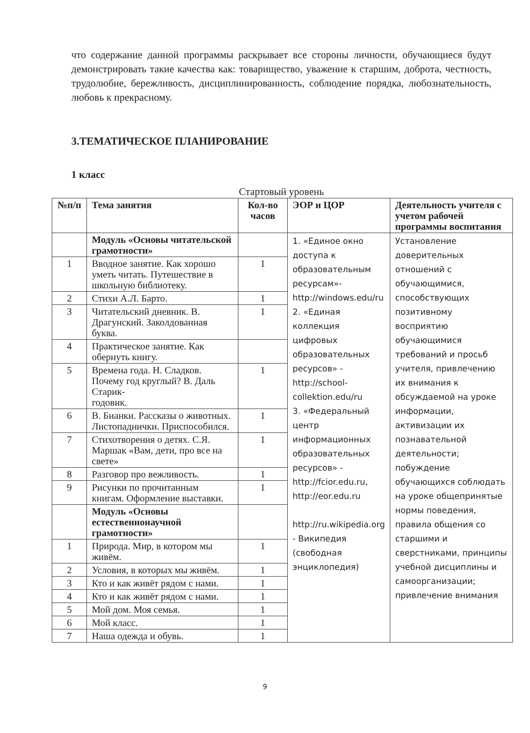что содержание данной программы раскрывает все стороны личности, обучающиеся будут демонстрировать такие качества как: товарищество, уважение к старшим, доброта, честность, трудолюбие, бережливость, дисциплинированность, соблюдение порядка, любознательность, любовь к прекрасному.
3.ТЕМАТИЧЕСКОЕ ПЛАНИРОВАНИЕ
1 класс
Стартовый уровень
| №п/п | Тема занятия | Кол-во часов | ЭОР и ЦОР | Деятельность учителя с учетом рабочей программы воспитания |
| --- | --- | --- | --- | --- |
| | Модуль «Основы читательской грамотности» | | 1. «Единое окно доступа к образовательным ресурсам»- http://windows.edu/ru 2. «Единая коллекция цифровых образовательных ресурсов» - http://school-collektion.edu/ru 3. «Федеральный центр информационных образовательных ресурсов» - http://fcior.edu.ru , http://eor.edu.ru http://ru.wikipedia.org - Википедия (свободная энциклопедия) | Установление доверительных отношений с обучающимися, способствующих позитивному восприятию обучающимися требований и просьб учителя, привлечению их внимания к обсуждаемой на уроке информации, активизации их познавательной деятельности; побуждение обучающихся соблюдать на уроке общепринятые нормы поведения, правила общения со старшими и сверстниками, принципы учебной дисциплины и самоорганизации; привлечение внимания |
| 1 | Вводное занятие. Как хорошо уметь читать. Путешествие в школьную библиотеку. | 1 | | |
| 2 | Стихи А.Л. Барто. | 1 | | |
| 3 | Читательский дневник. В. Драгунский. Заколдованная буква. | 1 | | |
| 4 | Практическое занятие. Как обернуть книгу. | | | |
| 5 | Времена года. Н. Сладков. Почему год круглый? В. Даль Старик- годовик. | 1 | | |
| 6 | В. Бианки. Рассказы о животных. Листопаднички. Приспособился. | 1 | | |
| 7 | Стихотворения о детях. С.Я. Маршак «Вам, дети, про все на свете» | 1 | | |
| 8 | Разговор про вежливость. | 1 | | |
| 9 | Рисунки по прочитанным книгам. Оформление выставки. | 1 | | |
| | Модуль «Основы естественнонаучной грамотности» | | | |
| 1 | Природа. Мир, в котором мы живём. | 1 | | |
| 2 | Условия, в которых мы живём. | 1 | | |
| 3 | Кто и как живёт рядом с нами. | 1 | | |
| 4 | Кто и как живёт рядом с нами. | 1 | | |
| 5 | Мой дом. Моя семья. | 1 | | |
| 6 | Мой класс. | 1 | | |
| 7 | Наша одежда и обувь. | 1 | | |
9